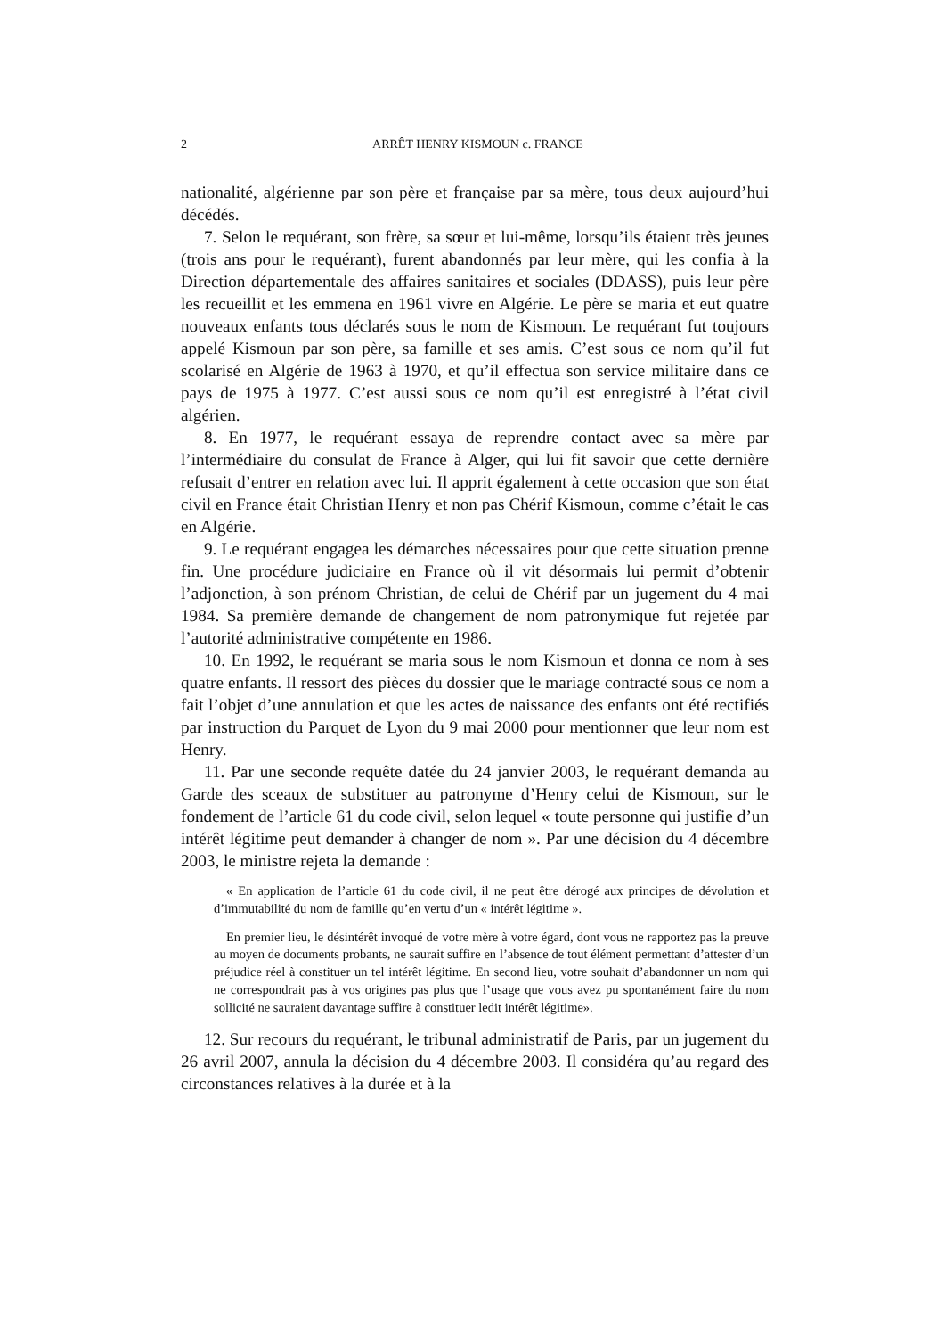2
ARRÊT HENRY KISMOUN c. FRANCE
nationalité, algérienne par son père et française par sa mère, tous deux aujourd’hui décédés.
7. Selon le requérant, son frère, sa sœur et lui-même, lorsqu’ils étaient très jeunes (trois ans pour le requérant), furent abandonnés par leur mère, qui les confia à la Direction départementale des affaires sanitaires et sociales (DDASS), puis leur père les recueillit et les emmena en 1961 vivre en Algérie. Le père se maria et eut quatre nouveaux enfants tous déclarés sous le nom de Kismoun. Le requérant fut toujours appelé Kismoun par son père, sa famille et ses amis. C’est sous ce nom qu’il fut scolarisé en Algérie de 1963 à 1970, et qu’il effectua son service militaire dans ce pays de 1975 à 1977. C’est aussi sous ce nom qu’il est enregistré à l’état civil algérien.
8. En 1977, le requérant essaya de reprendre contact avec sa mère par l’intermédiaire du consulat de France à Alger, qui lui fit savoir que cette dernière refusait d’entrer en relation avec lui. Il apprit également à cette occasion que son état civil en France était Christian Henry et non pas Chérif Kismoun, comme c’était le cas en Algérie.
9. Le requérant engagea les démarches nécessaires pour que cette situation prenne fin. Une procédure judiciaire en France où il vit désormais lui permit d’obtenir l’adjonction, à son prénom Christian, de celui de Chérif par un jugement du 4 mai 1984. Sa première demande de changement de nom patronymique fut rejetée par l’autorité administrative compétente en 1986.
10. En 1992, le requérant se maria sous le nom Kismoun et donna ce nom à ses quatre enfants. Il ressort des pièces du dossier que le mariage contracté sous ce nom a fait l’objet d’une annulation et que les actes de naissance des enfants ont été rectifiés par instruction du Parquet de Lyon du 9 mai 2000 pour mentionner que leur nom est Henry.
11. Par une seconde requête datée du 24 janvier 2003, le requérant demanda au Garde des sceaux de substituer au patronyme d’Henry celui de Kismoun, sur le fondement de l’article 61 du code civil, selon lequel « toute personne qui justifie d’un intérêt légitime peut demander à changer de nom ». Par une décision du 4 décembre 2003, le ministre rejeta la demande :
« En application de l’article 61 du code civil, il ne peut être dérogé aux principes de dévolution et d’immutabilité du nom de famille qu’en vertu d’un « intérêt légitime ».
En premier lieu, le désintérêt invoqué de votre mère à votre égard, dont vous ne rapportez pas la preuve au moyen de documents probants, ne saurait suffire en l’absence de tout élément permettant d’attester d’un préjudice réel à constituer un tel intérêt légitime. En second lieu, votre souhait d’abandonner un nom qui ne correspondrait pas à vos origines pas plus que l’usage que vous avez pu spontanément faire du nom sollicité ne sauraient davantage suffire à constituer ledit intérêt légitime».
12. Sur recours du requérant, le tribunal administratif de Paris, par un jugement du 26 avril 2007, annula la décision du 4 décembre 2003. Il considéra qu’au regard des circonstances relatives à la durée et à la